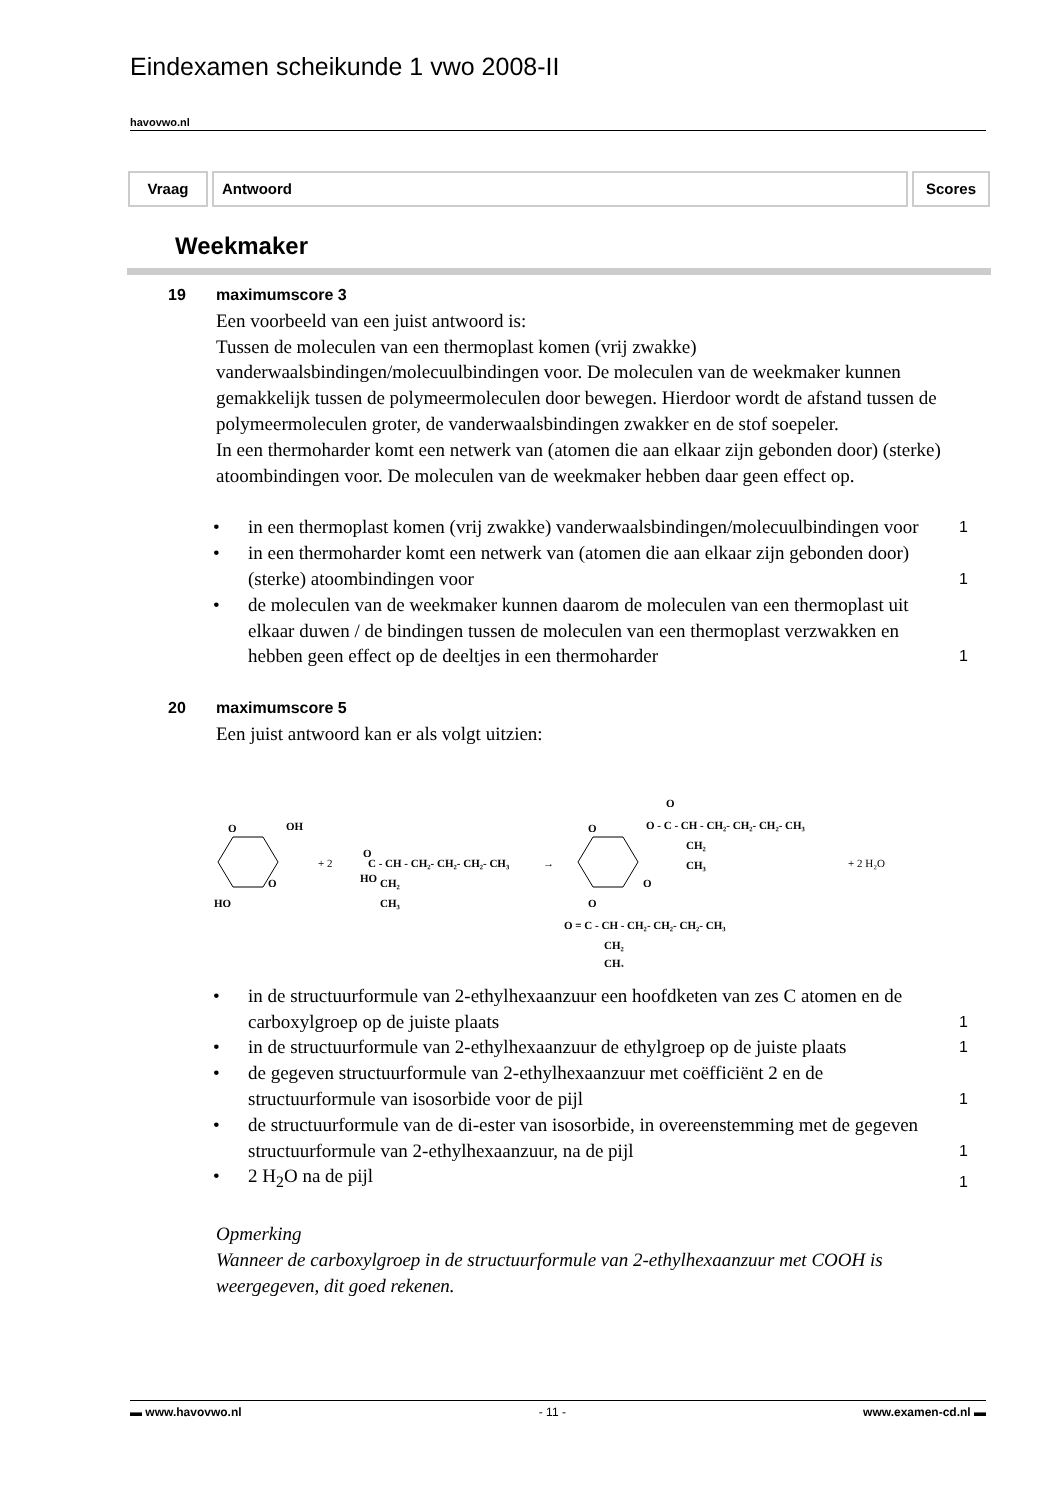Eindexamen scheikunde 1 vwo 2008-II
havovwo.nl
Vraag Antwoord Scores
Weekmaker
19 maximumscore 3
Een voorbeeld van een juist antwoord is:
Tussen de moleculen van een thermoplast komen (vrij zwakke) vanderwaalsbindingen/molecuulbindingen voor. De moleculen van de weekmaker kunnen gemakkelijk tussen de polymeermoleculen door bewegen. Hierdoor wordt de afstand tussen de polymeermoleculen groter, de vanderwaalsbindingen zwakker en de stof soepeler.
In een thermoharder komt een netwerk van (atomen die aan elkaar zijn gebonden door) (sterke) atoombindingen voor. De moleculen van de weekmaker hebben daar geen effect op.
• in een thermoplast komen (vrij zwakke) vanderwaalsbindingen/molecuulbindingen voor 1
• in een thermoharder komt een netwerk van (atomen die aan elkaar zijn gebonden door) (sterke) atoombindingen voor 1
• de moleculen van de weekmaker kunnen daarom de moleculen van een thermoplast uit elkaar duwen / de bindingen tussen de moleculen van een thermoplast verzwakken en hebben geen effect op de deeltjes in een thermoharder 1
20 maximumscore 5
Een juist antwoord kan er als volgt uitzien:
O
OH
O
HO
+ 2
O
HO
C - CH - CH₂- CH₂- CH₂- CH₃
CH₂
CH₃
→
O
O
O
O - C - CH - CH₂- CH₂- CH₂- CH₃
CH₂
CH₃
O
O = C - CH - CH₂- CH₂- CH₂- CH₃
CH₂
CH₃
+ 2 H₂O
• in de structuurformule van 2-ethylhexaanzuur een hoofdketen van zes C atomen en de carboxylgroep op de juiste plaats 1
• in de structuurformule van 2-ethylhexaanzuur de ethylgroep op de juiste plaats 1
• de gegeven structuurformule van 2-ethylhexaanzuur met coëfficiënt 2 en de structuurformule van isosorbide voor de pijl 1
• de structuurformule van de di-ester van isosorbide, in overeenstemming met de gegeven structuurformule van 2-ethylhexaanzuur, na de pijl 1
• 2 H<sub>2</sub>O na de pijl 1
Opmerking
Wanneer de carboxylgroep in de structuurformule van 2-ethylhexaanzuur met COOH is weergegeven, dit goed rekenen.
▬ www.havovwo.nl - 11 - www.examen-cd.nl ▬